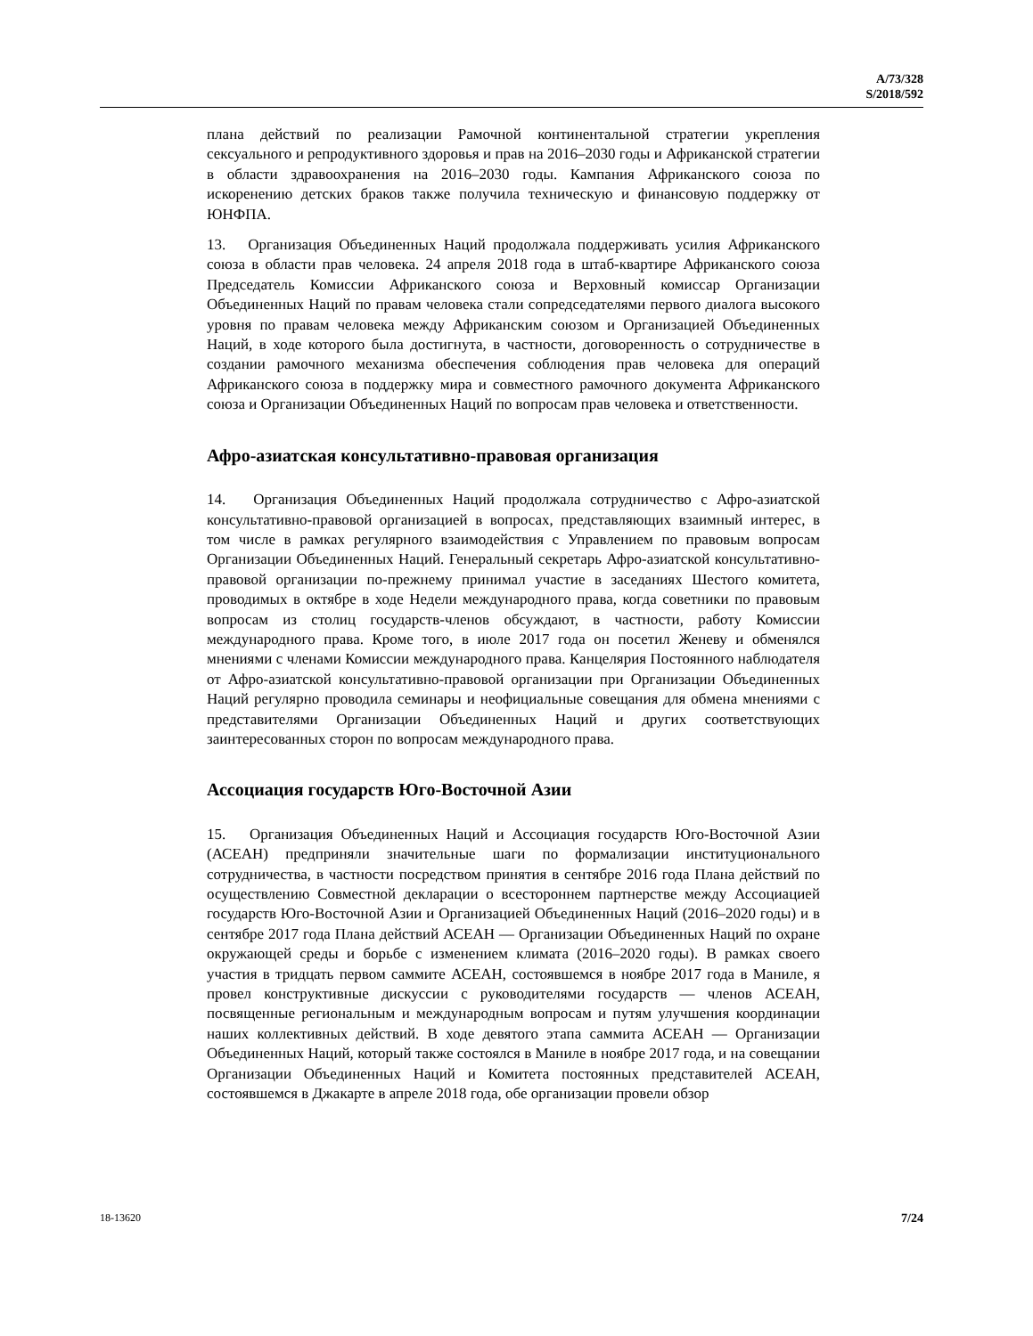A/73/328
S/2018/592
плана действий по реализации Рамочной континентальной стратегии укрепления сексуального и репродуктивного здоровья и прав на 2016–2030 годы и Африканской стратегии в области здравоохранения на 2016–2030 годы. Кампания Африканского союза по искоренению детских браков также получила техническую и финансовую поддержку от ЮНФПА.
13. Организация Объединенных Наций продолжала поддерживать усилия Африканского союза в области прав человека. 24 апреля 2018 года в штаб-квартире Африканского союза Председатель Комиссии Африканского союза и Верховный комиссар Организации Объединенных Наций по правам человека стали сопредседателями первого диалога высокого уровня по правам человека между Африканским союзом и Организацией Объединенных Наций, в ходе которого была достигнута, в частности, договоренность о сотрудничестве в создании рамочного механизма обеспечения соблюдения прав человека для операций Африканского союза в поддержку мира и совместного рамочного документа Африканского союза и Организации Объединенных Наций по вопросам прав человека и ответственности.
Афро-азиатская консультативно-правовая организация
14. Организация Объединенных Наций продолжала сотрудничество с Афро-азиатской консультативно-правовой организацией в вопросах, представляющих взаимный интерес, в том числе в рамках регулярного взаимодействия с Управлением по правовым вопросам Организации Объединенных Наций. Генеральный секретарь Афро-азиатской консультативно-правовой организации по-прежнему принимал участие в заседаниях Шестого комитета, проводимых в октябре в ходе Недели международного права, когда советники по правовым вопросам из столиц государств-членов обсуждают, в частности, работу Комиссии международного права. Кроме того, в июле 2017 года он посетил Женеву и обменялся мнениями с членами Комиссии международного права. Канцелярия Постоянного наблюдателя от Афро-азиатской консультативно-правовой организации при Организации Объединенных Наций регулярно проводила семинары и неофициальные совещания для обмена мнениями с представителями Организации Объединенных Наций и других соответствующих заинтересованных сторон по вопросам международного права.
Ассоциация государств Юго-Восточной Азии
15. Организация Объединенных Наций и Ассоциация государств Юго-Восточной Азии (АСЕАН) предприняли значительные шаги по формализации институционального сотрудничества, в частности посредством принятия в сентябре 2016 года Плана действий по осуществлению Совместной декларации о всестороннем партнерстве между Ассоциацией государств Юго-Восточной Азии и Организацией Объединенных Наций (2016–2020 годы) и в сентябре 2017 года Плана действий АСЕАН — Организации Объединенных Наций по охране окружающей среды и борьбе с изменением климата (2016–2020 годы). В рамках своего участия в тридцать первом саммите АСЕАН, состоявшемся в ноябре 2017 года в Маниле, я провел конструктивные дискуссии с руководителями государств — членов АСЕАН, посвященные региональным и международным вопросам и путям улучшения координации наших коллективных действий. В ходе девятого этапа саммита АСЕАН — Организации Объединенных Наций, который также состоялся в Маниле в ноябре 2017 года, и на совещании Организации Объединенных Наций и Комитета постоянных представителей АСЕАН, состоявшемся в Джакарте в апреле 2018 года, обе организации провели обзор
18-13620 7/24